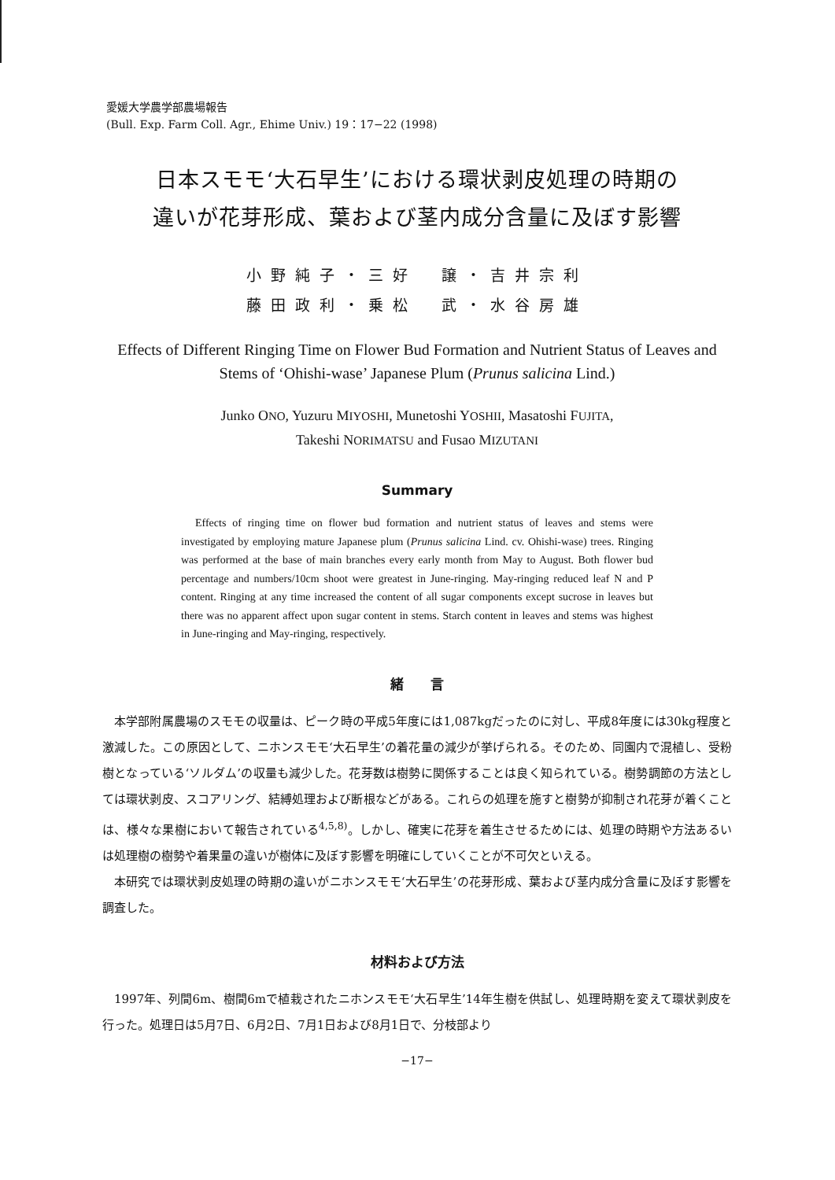愛媛大学農学部農場報告
(Bull. Exp. Farm Coll. Agr., Ehime Univ.) 19：17−22 (1998)
日本スモモ‘大石早生’における環状剥皮処理の時期の
違いが花芽形成、葉および茎内成分含量に及ぼす影響
小野純子・三好　譲・吉井宗利
藤田政利・乗松　武・水谷房雄
Effects of Different Ringing Time on Flower Bud Formation and Nutrient Status of Leaves and Stems of ‘Ohishi-wase’ Japanese Plum (Prunus salicina Lind.)
Junko ONO, Yuzuru MIYOSHI, Munetoshi YOSHII, Masatoshi FUJITA,
Takeshi NORIMATSU and Fusao MIZUTANI
Summary
Effects of ringing time on flower bud formation and nutrient status of leaves and stems were investigated by employing mature Japanese plum (Prunus salicina Lind. cv. Ohishi-wase) trees. Ringing was performed at the base of main branches every early month from May to August. Both flower bud percentage and numbers/10cm shoot were greatest in June-ringing. May-ringing reduced leaf N and P content. Ringing at any time increased the content of all sugar components except sucrose in leaves but there was no apparent affect upon sugar content in stems. Starch content in leaves and stems was highest in June-ringing and May-ringing, respectively.
緒　　言
本学部附属農場のスモモの収量は、ピーク時の平成5年度には1,087kgだったのに対し、平成8年度には30kg程度と激減した。この原因として、ニホンスモモ‘大石早生’の着花量の減少が挙げられる。そのため、同園内で混植し、受粉樹となっている‘ソルダム’の収量も減少した。花芽数は樹勢に関係することは良く知られている。樹勢調節の方法としては環状剥皮、スコアリング、結縛処理および断根などがある。これらの処理を施すと樹勢が抑制され花芽が着くことは、様々な果樹において報告されている<sup>4,5,8)</sup>。しかし、確実に花芽を着生させるためには、処理の時期や方法あるいは処理樹の樹勢や着果量の違いが樹体に及ぼす影響を明確にしていくことが不可欠といえる。
本研究では環状剥皮処理の時期の違いがニホンスモモ‘大石早生’の花芽形成、葉および茎内成分含量に及ぼす影響を調査した。
材料および方法
1997年、列間6m、樹間6mで植栽されたニホンスモモ‘大石早生’14年生樹を供試し、処理時期を変えて環状剥皮を行った。処理日は5月7日、6月2日、7月1日および8月1日で、分枝部より
−17−